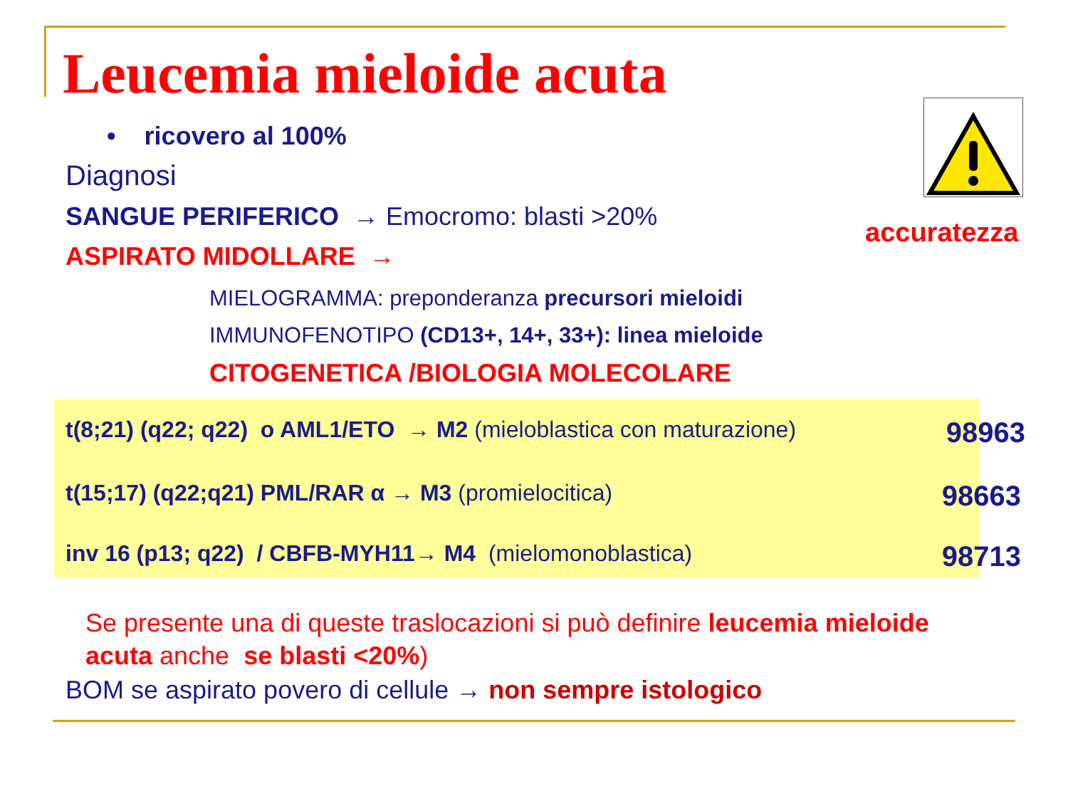Leucemia mieloide acuta
• ricovero al 100%
Diagnosi
SANGUE PERIFERICO → Emocromo: blasti >20%
accuratezza
ASPIRATO MIDOLLARE →
MIELOGRAMMA: preponderanza precursori mieloidi
IMMUNOFENOTIPO (CD13+, 14+, 33+): linea mieloide
CITOGENETICA /BIOLOGIA MOLECOLARE
t(8;21) (q22; q22) o AML1/ETO → M2 (mieloblastica con maturazione) 98963
t(15;17) (q22;q21) PML/RAR α → M3 (promielocitica) 98663
inv 16 (p13; q22) / CBFB-MYH11→ M4 (mielomonoblastica) 98713
Se presente una di queste traslocazioni si può definire leucemia mieloide acuta anche se blasti <20%)
BOM se aspirato povero di cellule → non sempre istologico